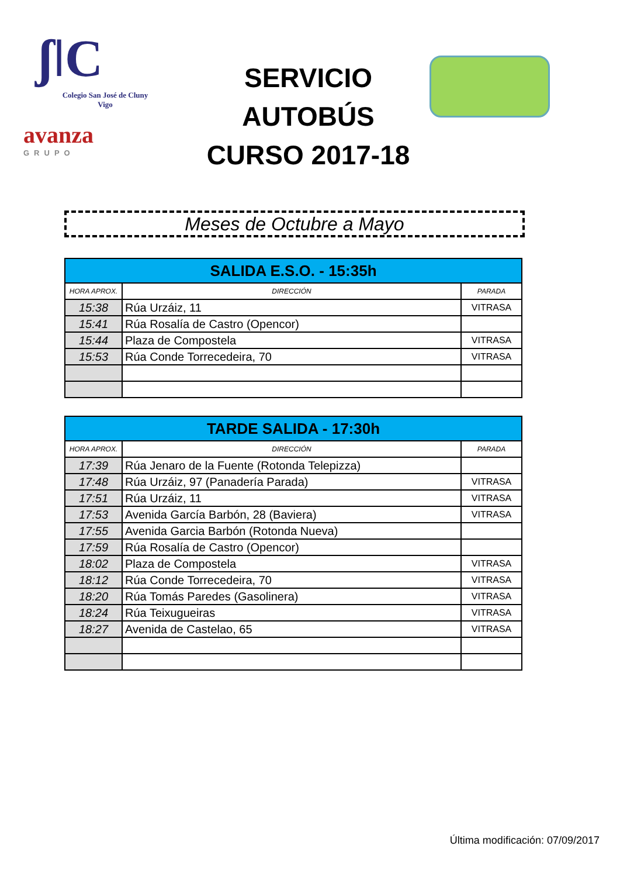ʃǀC
Colegio San José de Cluny
Vigo
avanza
GRUPO
SERVICIO AUTOBÚS
CURSO 2017-18
Meses de Octubre a Mayo
| SALIDA E.S.O. - 15:35h | | |
| --- | --- | --- |
| HORA APROX. | DIRECCIÓN | PARADA |
| 15:38 | Rúa Urzáiz, 11 | VITRASA |
| 15:41 | Rúa Rosalía de Castro (Opencor) | |
| 15:44 | Plaza de Compostela | VITRASA |
| 15:53 | Rúa Conde Torrecedeira, 70 | VITRASA |
| TARDE SALIDA - 17:30h | | |
| --- | --- | --- |
| HORA APROX. | DIRECCIÓN | PARADA |
| 17:39 | Rúa Jenaro de la Fuente (Rotonda Telepizza) | |
| 17:48 | Rúa Urzáiz, 97 (Panadería Parada) | VITRASA |
| 17:51 | Rúa Urzáiz, 11 | VITRASA |
| 17:53 | Avenida García Barbón, 28 (Baviera) | VITRASA |
| 17:55 | Avenida Garcia Barbón (Rotonda Nueva) | |
| 17:59 | Rúa Rosalía de Castro (Opencor) | |
| 18:02 | Plaza de Compostela | VITRASA |
| 18:12 | Rúa Conde Torrecedeira, 70 | VITRASA |
| 18:20 | Rúa Tomás Paredes (Gasolinera) | VITRASA |
| 18:24 | Rúa Teixugueiras | VITRASA |
| 18:27 | Avenida de Castelao, 65 | VITRASA |
Última modificación: 07/09/2017